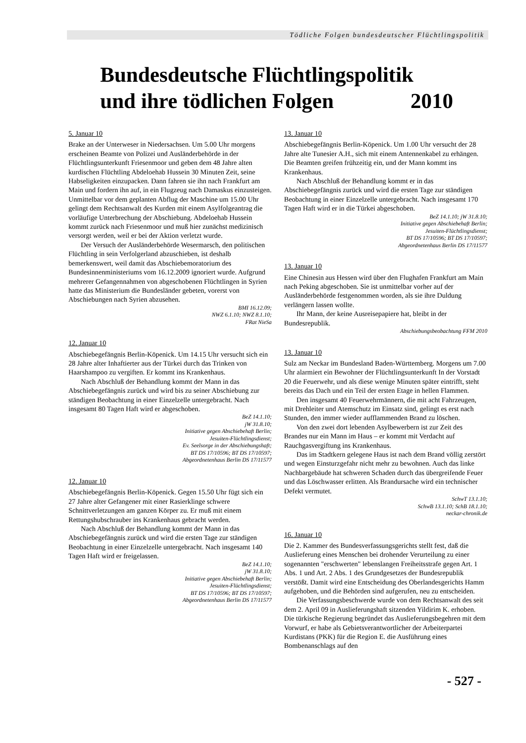Tödliche Folgen bundesdeutscher Flüchtlingspolitik
Bundesdeutsche Flüchtlingspolitik und ihre tödlichen Folgen 2010
5. Januar 10
Brake an der Unterweser in Niedersachsen. Um 5.00 Uhr morgens erscheinen Beamte von Polizei und Ausländerbehörde in der Flüchtlingsunterkunft Friesenmoor und geben dem 48 Jahre alten kurdischen Flüchtling Abdeloehab Hussein 30 Minuten Zeit, seine Habseligkeiten einzupacken. Dann fahren sie ihn nach Frankfurt am Main und fordern ihn auf, in ein Flugzeug nach Damaskus einzusteigen. Unmittelbar vor dem geplanten Abflug der Maschine um 15.00 Uhr gelingt dem Rechtsanwalt des Kurden mit einem Asylfolgeantrag die vorläufige Unterbrechung der Abschiebung. Abdeloehab Hussein kommt zurück nach Friesenmoor und muß hier zunächst medizinisch versorgt werden, weil er bei der Aktion verletzt wurde.
Der Versuch der Ausländerbehörde Wesermarsch, den politischen Flüchtling in sein Verfolgerland abzuschieben, ist deshalb bemerkenswert, weil damit das Abschiebemoratorium des Bundesinnenministeriums vom 16.12.2009 ignoriert wurde. Aufgrund mehrerer Gefangennahmen von abgeschobenen Flüchtlingen in Syrien hatte das Ministerium die Bundesländer gebeten, vorerst von Abschiebungen nach Syrien abzusehen.
BMI 16.12.09;
NWZ 6.1.10; NWZ 8.1.10;
FRat NieSa
12. Januar 10
Abschiebegefängnis Berlin-Köpenick. Um 14.15 Uhr versucht sich ein 28 Jahre alter Inhaftierter aus der Türkei durch das Trinken von Haarshampoo zu vergiften. Er kommt ins Krankenhaus.
Nach Abschluß der Behandlung kommt der Mann in das Abschiebegefängnis zurück und wird bis zu seiner Abschiebung zur ständigen Beobachtung in einer Einzelzelle untergebracht. Nach insgesamt 80 Tagen Haft wird er abgeschoben.
BeZ 14.1.10;
jW 31.8.10;
Initiative gegen Abschiebehaft Berlin;
Jesuiten-Flüchtlingsdienst;
Ev. Seelsorge in der Abschiebungshaft;
BT DS 17/10596; BT DS 17/10597;
Abgeordnetenhaus Berlin DS 17/11577
12. Januar 10
Abschiebegefängnis Berlin-Köpenick. Gegen 15.50 Uhr fügt sich ein 27 Jahre alter Gefangener mit einer Rasierklinge schwere Schnittverletzungen am ganzen Körper zu. Er muß mit einem Rettungshubschrauber ins Krankenhaus gebracht werden.
Nach Abschluß der Behandlung kommt der Mann in das Abschiebegefängnis zurück und wird die ersten Tage zur ständigen Beobachtung in einer Einzelzelle untergebracht. Nach insgesamt 140 Tagen Haft wird er freigelassen.
BeZ 14.1.10;
jW 31.8.10;
Initiative gegen Abschiebehaft Berlin;
Jesuiten-Flüchtlingsdienst;
BT DS 17/10596; BT DS 17/10597;
Abgeordnetenhaus Berlin DS 17/11577
13. Januar 10
Abschiebegefängnis Berlin-Köpenick. Um 1.00 Uhr versucht der 28 Jahre alte Tunesier A.H., sich mit einem Antennenkabel zu erhängen. Die Beamten greifen frühzeitig ein, und der Mann kommt ins Krankenhaus.
Nach Abschluß der Behandlung kommt er in das Abschiebegefängnis zurück und wird die ersten Tage zur ständigen Beobachtung in einer Einzelzelle untergebracht. Nach insgesamt 170 Tagen Haft wird er in die Türkei abgeschoben.
BeZ 14.1.10; jW 31.8.10;
Initiative gegen Abschiebehaft Berlin;
Jesuiten-Flüchtlingsdienst;
BT DS 17/10596; BT DS 17/10597;
Abgeordnetenhaus Berlin DS 17/11577
13. Januar 10
Eine Chinesin aus Hessen wird über den Flughafen Frankfurt am Main nach Peking abgeschoben. Sie ist unmittelbar vorher auf der Ausländerbehörde festgenommen worden, als sie ihre Duldung verlängern lassen wollte.
Ihr Mann, der keine Ausreisepapiere hat, bleibt in der Bundesrepublik.
Abschiebungsbeobachtung FFM 2010
13. Januar 10
Sulz am Neckar im Bundesland Baden-Württemberg. Morgens um 7.00 Uhr alarmiert ein Bewohner der Flüchtlingsunterkunft In der Vorstadt 20 die Feuerwehr, und als diese wenige Minuten später eintrifft, steht bereits das Dach und ein Teil der ersten Etage in hellen Flammen.
Den insgesamt 40 Feuerwehrmännern, die mit acht Fahrzeugen, mit Drehleiter und Atemschutz im Einsatz sind, gelingt es erst nach Stunden, den immer wieder aufflammenden Brand zu löschen.
Von den zwei dort lebenden Asylbewerbern ist zur Zeit des Brandes nur ein Mann im Haus – er kommt mit Verdacht auf Rauchgasvergiftung ins Krankenhaus.
Das im Stadtkern gelegene Haus ist nach dem Brand völlig zerstört und wegen Einsturzgefahr nicht mehr zu bewohnen. Auch das linke Nachbargebäude hat schweren Schaden durch das übergreifende Feuer und das Löschwasser erlitten. Als Brandursache wird ein technischer Defekt vermutet.
SchwT 13.1.10;
SchwB 13.1.10; SchB 18.1.10;
neckar-chronik.de
16. Januar 10
Die 2. Kammer des Bundesverfassungsgerichts stellt fest, daß die Auslieferung eines Menschen bei drohender Verurteilung zu einer sogenannten "erschwerten" lebenslangen Freiheitsstrafe gegen Art. 1 Abs. 1 und Art. 2 Abs. 1 des Grundgesetzes der Bundesrepublik verstößt. Damit wird eine Entscheidung des Oberlandesgerichts Hamm aufgehoben, und die Behörden sind aufgerufen, neu zu entscheiden.
Die Verfassungsbeschwerde wurde von dem Rechtsanwalt des seit dem 2. April 09 in Auslieferungshaft sitzenden Yildirim K. erhoben. Die türkische Regierung begründet das Auslieferungsbegehren mit dem Vorwurf, er habe als Gebietsverantwortlicher der Arbeiterpartei Kurdistans (PKK) für die Region E. die Ausführung eines Bombenanschlags auf den
- 527 -